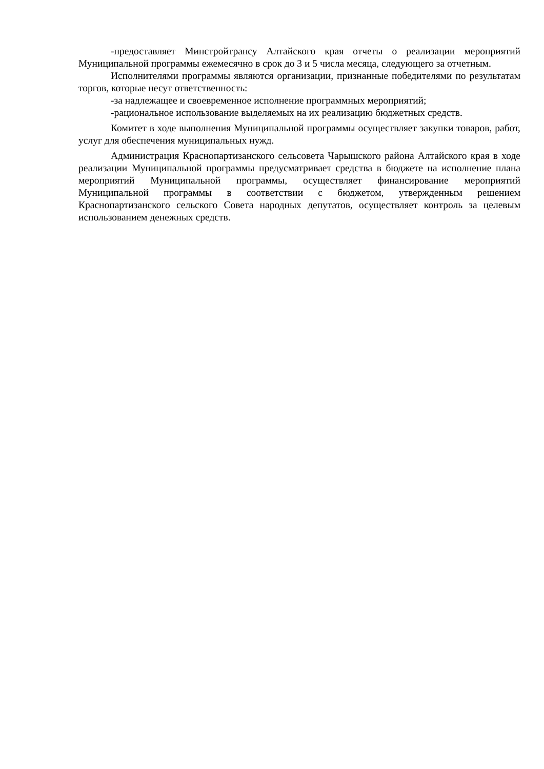-предоставляет Минстройтрансу Алтайского края отчеты о реализации мероприятий Муниципальной программы ежемесячно в срок до 3 и 5 числа месяца, следующего за отчетным.
Исполнителями программы являются организации, признанные победителями по результатам торгов, которые несут ответственность:
-за надлежащее и своевременное исполнение программных мероприятий;
-рациональное использование выделяемых на их реализацию бюджетных средств.
Комитет в ходе выполнения Муниципальной программы осуществляет закупки товаров, работ, услуг для обеспечения муниципальных нужд.
Администрация Краснопартизанского сельсовета Чарышского района Алтайского края в ходе реализации Муниципальной программы предусматривает средства в бюджете на исполнение плана мероприятий Муниципальной программы, осуществляет финансирование мероприятий Муниципальной программы в соответствии с бюджетом, утвержденным решением Краснопартизанского сельского Совета народных депутатов, осуществляет контроль за целевым использованием денежных средств.